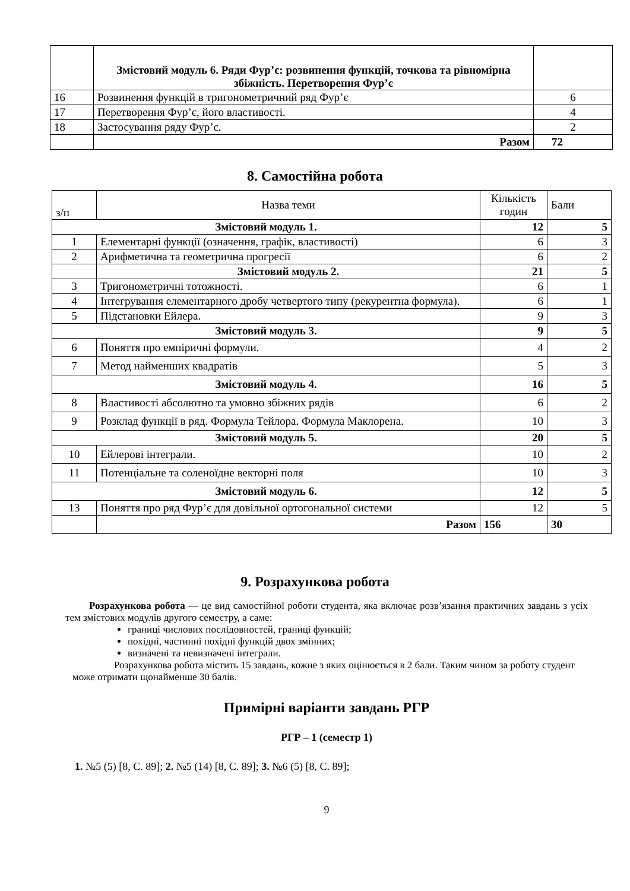| | Змістовий модуль 6. Ряди Фур’є: розвинення функцій, точкова та рівномірна збіжність. Перетворення Фур’є | |
| 16 | Розвинення функцій в тригонометричний ряд Фур’є | 6 |
| 17 | Перетворення Фур’є, його властивості. | 4 |
| 18 | Застосування ряду Фур’є. | 2 |
| | Разом | 72 |
8. Самостійна робота
| з/п | Назва теми | Кількість годин | Бали |
| Змістовий модуль 1. | | 12 | 5 |
| 1 | Елементарні функції (означення, графік, властивості) | 6 | 3 |
| 2 | Арифметична та геометрична прогресії | 6 | 2 |
| | Змістовий модуль 2. | 21 | 5 |
| 3 | Тригонометричні тотожності. | 6 | 1 |
| 4 | Інтегрування елементарного дробу четвертого типу (рекурентна формула). | 6 | 1 |
| 5 | Підстановки Ейлера. | 9 | 3 |
| Змістовий модуль 3. | | 9 | 5 |
| 6 | Поняття про емпіричні формули. | 4 | 2 |
| 7 | Метод найменших квадратів | 5 | 3 |
| Змістовий модуль 4. | | 16 | 5 |
| 8 | Властивості абсолютно та умовно збіжних рядів | 6 | 2 |
| 9 | Розклад функції в ряд. Формула Тейлора. Формула Маклорена. | 10 | 3 |
| Змістовий модуль 5. | | 20 | 5 |
| 10 | Ейлерові інтеграли. | 10 | 2 |
| 11 | Потенціальне та соленоїдне векторні поля | 10 | 3 |
| Змістовий модуль 6. | | 12 | 5 |
| 13 | Поняття про ряд Фур’є для довільної ортогональної системи | 12 | 5 |
| | Разом | 156 | 30 |
9. Розрахункова робота
Розрахункова робота — це вид самостійної роботи студента, яка включає розв’язання практичних завдань з усіх тем змістових модулів другого семестру, а саме:
границі числових послідовностей, границі функцій;
похідні, частинні похідні функцій двох змінних;
визначені та невизначені інтеграли.
Розрахункова робота містить 15 завдань, кожне з яких оцінюється в 2 бали. Таким чином за роботу студент може отримати щонайменше 30 балів.
Примірні варіанти завдань РГР
РГР – 1 (семестр 1)
1. №5 (5) [8, С. 89]; 2. №5 (14) [8, С. 89]; 3. №6 (5) [8, С. 89];
9